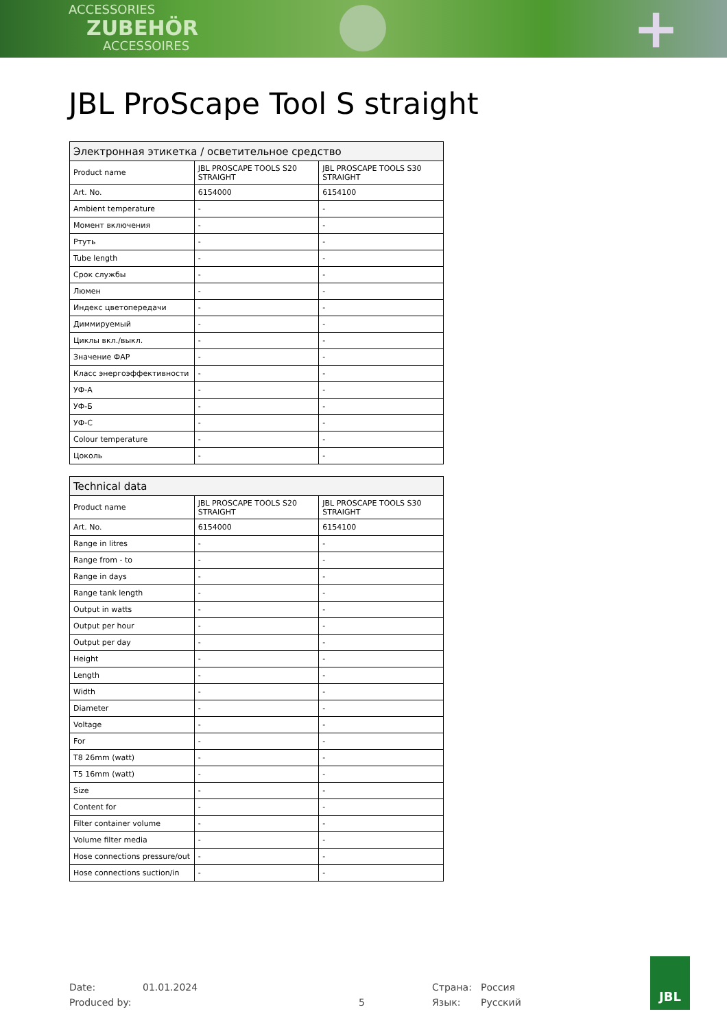ACCESSORIES
ZUBEHÖR
ACCESSOIRES
+
JBL ProScape Tool S straight
| Электронная этикетка / осветительное средство | | |
| --- | --- | --- |
| Product name | JBL PROSCAPE TOOLS S20 STRAIGHT | JBL PROSCAPE TOOLS S30 STRAIGHT |
| Art. No. | 6154000 | 6154100 |
| Ambient temperature | - | - |
| Момент включения | - | - |
| Ртуть | - | - |
| Tube length | - | - |
| Срок службы | - | - |
| Люмен | - | - |
| Индекс цветопередачи | - | - |
| Диммируемый | - | - |
| Циклы вкл./выкл. | - | - |
| Значение ФАР | - | - |
| Класс энергоэффективности | - | - |
| УФ-А | - | - |
| УФ-Б | - | - |
| УФ-С | - | - |
| Colour temperature | - | - |
| Цоколь | - | - |
| Technical data | | |
| --- | --- | --- |
| Product name | JBL PROSCAPE TOOLS S20 STRAIGHT | JBL PROSCAPE TOOLS S30 STRAIGHT |
| Art. No. | 6154000 | 6154100 |
| Range in litres | - | - |
| Range from - to | - | - |
| Range in days | - | - |
| Range tank length | - | - |
| Output in watts | - | - |
| Output per hour | - | - |
| Output per day | - | - |
| Height | - | - |
| Length | - | - |
| Width | - | - |
| Diameter | - | - |
| Voltage | - | - |
| For | - | - |
| T8 26mm (watt) | - | - |
| T5 16mm (watt) | - | - |
| Size | - | - |
| Content for | - | - |
| Filter container volume | - | - |
| Volume filter media | - | - |
| Hose connections pressure/out | - | - |
| Hose connections suction/in | - | - |
Date:
Produced by:
01.01.2024
5 Страна:
Язык:
Россия
Русский
JBL